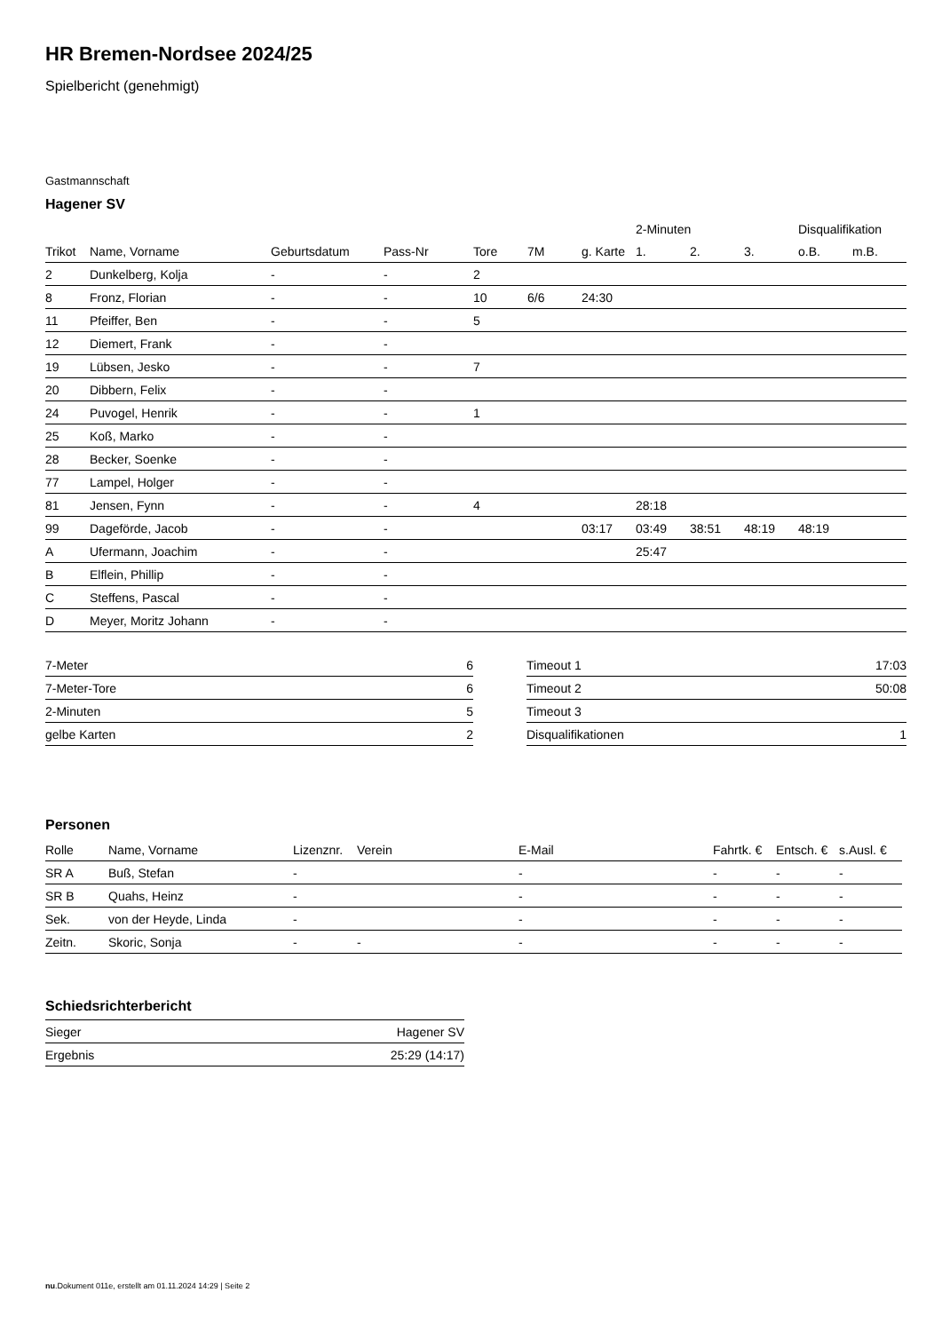HR Bremen-Nordsee 2024/25
Spielbericht (genehmigt)
Gastmannschaft
Hagener SV
| | | | | | | | 2-Minuten | | | Disqualifikation | |
| --- | --- | --- | --- | --- | --- | --- | --- | --- | --- | --- | --- |
| Trikot | Name, Vorname | Geburtsdatum | Pass-Nr | Tore | 7M | g. Karte | 1. | 2. | 3. | o.B. | m.B. |
| 2 | Dunkelberg, Kolja | - | - | 2 | | | | | | | |
| 8 | Fronz, Florian | - | - | 10 | 6/6 | 24:30 | | | | | |
| 11 | Pfeiffer, Ben | - | - | 5 | | | | | | | |
| 12 | Diemert, Frank | - | - | | | | | | | | |
| 19 | Lübsen, Jesko | - | - | 7 | | | | | | | |
| 20 | Dibbern, Felix | - | - | | | | | | | | |
| 24 | Puvogel, Henrik | - | - | 1 | | | | | | | |
| 25 | Koß, Marko | - | - | | | | | | | | |
| 28 | Becker, Soenke | - | - | | | | | | | | |
| 77 | Lampel, Holger | - | - | | | | | | | | |
| 81 | Jensen, Fynn | - | - | 4 | | | 28:18 | | | | |
| 99 | Dageförde, Jacob | - | - | | | 03:17 | 03:49 | 38:51 | 48:19 | 48:19 | |
| A | Ufermann, Joachim | - | - | | | | 25:47 | | | | |
| B | Elflein, Phillip | - | - | | | | | | | | |
| C | Steffens, Pascal | - | - | | | | | | | | |
| D | Meyer, Moritz Johann | - | - | | | | | | | | |
| 7-Meter | 6 |
| 7-Meter-Tore | 6 |
| 2-Minuten | 5 |
| gelbe Karten | 2 |
| Timeout 1 | 17:03 |
| Timeout 2 | 50:08 |
| Timeout 3 | |
| Disqualifikationen | 1 |
Personen
| Rolle | Name, Vorname | Lizenznr. | Verein | E-Mail | Fahrtk. € | Entsch. € | s.Ausl. € |
| --- | --- | --- | --- | --- | --- | --- | --- |
| SR A | Buß, Stefan | - | | - | - | - | - |
| SR B | Quahs, Heinz | - | | - | - | - | - |
| Sek. | von der Heyde, Linda | - | | - | - | - | - |
| Zeitn. | Skoric, Sonja | - | - | - | - | - | - |
Schiedsrichterbericht
| Sieger | Hagener SV |
| Ergebnis | 25:29 (14:17) |
nu.Dokument 011e, erstellt am 01.11.2024 14:29 | Seite 2